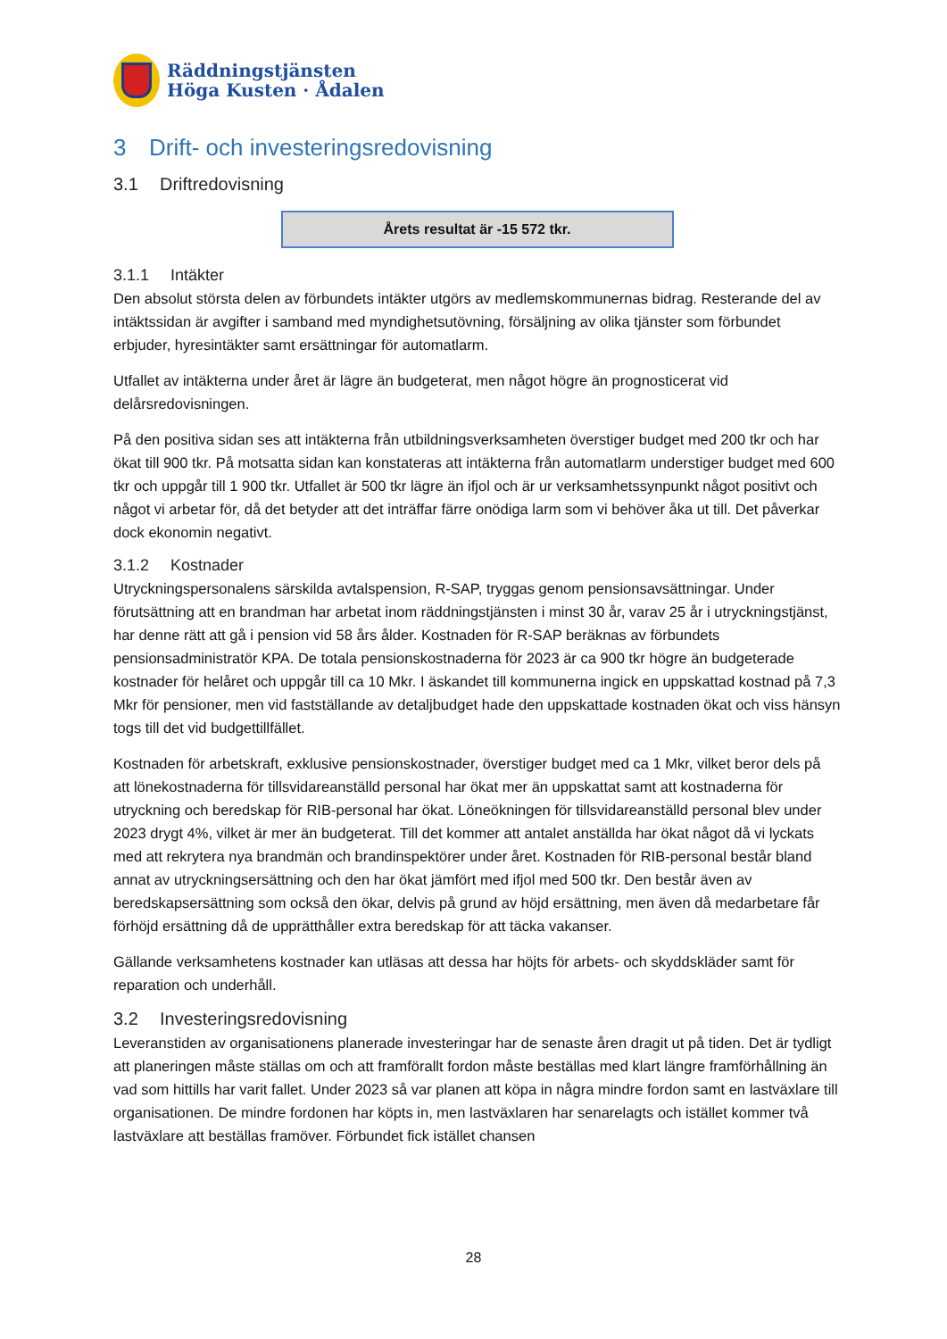Räddningstjänsten
Höga Kusten · Ådalen
3 Drift- och investeringsredovisning
3.1 Driftredovisning
Årets resultat är -15 572 tkr.
3.1.1 Intäkter
Den absolut största delen av förbundets intäkter utgörs av medlemskommunernas bidrag. Resterande del av intäktssidan är avgifter i samband med myndighetsutövning, försäljning av olika tjänster som förbundet erbjuder, hyresintäkter samt ersättningar för automatlarm.
Utfallet av intäkterna under året är lägre än budgeterat, men något högre än prognosticerat vid delårsredovisningen.
På den positiva sidan ses att intäkterna från utbildningsverksamheten överstiger budget med 200 tkr och har ökat till 900 tkr. På motsatta sidan kan konstateras att intäkterna från automatlarm understiger budget med 600 tkr och uppgår till 1 900 tkr. Utfallet är 500 tkr lägre än ifjol och är ur verksamhetssynpunkt något positivt och något vi arbetar för, då det betyder att det inträffar färre onödiga larm som vi behöver åka ut till. Det påverkar dock ekonomin negativt.
3.1.2 Kostnader
Utryckningspersonalens särskilda avtalspension, R-SAP, tryggas genom pensionsavsättningar. Under förutsättning att en brandman har arbetat inom räddningstjänsten i minst 30 år, varav 25 år i utryckningstjänst, har denne rätt att gå i pension vid 58 års ålder. Kostnaden för R-SAP beräknas av förbundets pensionsadministratör KPA. De totala pensionskostnaderna för 2023 är ca 900 tkr högre än budgeterade kostnader för helåret och uppgår till ca 10 Mkr. I äskandet till kommunerna ingick en uppskattad kostnad på 7,3 Mkr för pensioner, men vid fastställande av detaljbudget hade den uppskattade kostnaden ökat och viss hänsyn togs till det vid budgettillfället.
Kostnaden för arbetskraft, exklusive pensionskostnader, överstiger budget med ca 1 Mkr, vilket beror dels på att lönekostnaderna för tillsvidareanställd personal har ökat mer än uppskattat samt att kostnaderna för utryckning och beredskap för RIB-personal har ökat. Löneökningen för tillsvidareanställd personal blev under 2023 drygt 4%, vilket är mer än budgeterat. Till det kommer att antalet anställda har ökat något då vi lyckats med att rekrytera nya brandmän och brandinspektörer under året. Kostnaden för RIB-personal består bland annat av utryckningsersättning och den har ökat jämfört med ifjol med 500 tkr. Den består även av beredskapsersättning som också den ökar, delvis på grund av höjd ersättning, men även då medarbetare får förhöjd ersättning då de upprätthåller extra beredskap för att täcka vakanser.
Gällande verksamhetens kostnader kan utläsas att dessa har höjts för arbets- och skyddskläder samt för reparation och underhåll.
3.2 Investeringsredovisning
Leveranstiden av organisationens planerade investeringar har de senaste åren dragit ut på tiden. Det är tydligt att planeringen måste ställas om och att framförallt fordon måste beställas med klart längre framförhållning än vad som hittills har varit fallet. Under 2023 så var planen att köpa in några mindre fordon samt en lastväxlare till organisationen. De mindre fordonen har köpts in, men lastväxlaren har senarelagts och istället kommer två lastväxlare att beställas framöver. Förbundet fick istället chansen
28